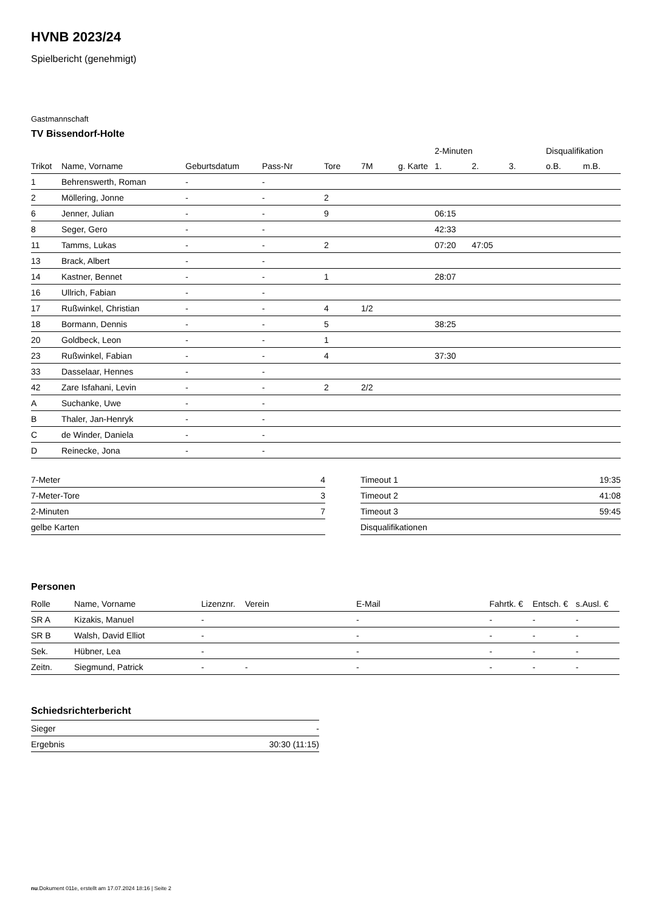HVNB 2023/24
Spielbericht (genehmigt)
Gastmannschaft
TV Bissendorf-Holte
| | | | | | | | 2-Minuten | | | Disqualifikation | |
| --- | --- | --- | --- | --- | --- | --- | --- | --- | --- | --- | --- |
| Trikot | Name, Vorname | Geburtsdatum | Pass-Nr | Tore | 7M | g. Karte | 1. | 2. | 3. | o.B. | m.B. |
| 1 | Behrenswerth, Roman | - | - | | | | | | | | |
| 2 | Möllering, Jonne | - | - | 2 | | | | | | | |
| 6 | Jenner, Julian | - | - | 9 | | | 06:15 | | | | |
| 8 | Seger, Gero | - | - | | | | 42:33 | | | | |
| 11 | Tamms, Lukas | - | - | 2 | | | 07:20 | 47:05 | | | |
| 13 | Brack, Albert | - | - | | | | | | | | |
| 14 | Kastner, Bennet | - | - | 1 | | | 28:07 | | | | |
| 16 | Ullrich, Fabian | - | - | | | | | | | | |
| 17 | Rußwinkel, Christian | - | - | 4 | 1/2 | | | | | | |
| 18 | Bormann, Dennis | - | - | 5 | | | 38:25 | | | | |
| 20 | Goldbeck, Leon | - | - | 1 | | | | | | | |
| 23 | Rußwinkel, Fabian | - | - | 4 | | | 37:30 | | | | |
| 33 | Dasselaar, Hennes | - | - | | | | | | | | |
| 42 | Zare Isfahani, Levin | - | - | 2 | 2/2 | | | | | | |
| A | Suchanke, Uwe | - | - | | | | | | | | |
| B | Thaler, Jan-Henryk | - | - | | | | | | | | |
| C | de Winder, Daniela | - | - | | | | | | | | |
| D | Reinecke, Jona | - | - | | | | | | | | |
| 7-Meter | 4 |
| 7-Meter-Tore | 3 |
| 2-Minuten | 7 |
| gelbe Karten | |
| Timeout 1 | 19:35 |
| Timeout 2 | 41:08 |
| Timeout 3 | 59:45 |
| Disqualifikationen | |
Personen
| Rolle | Name, Vorname | Lizenznr. | Verein | E-Mail | Fahrtk. € | Entsch. € | s.Ausl. € |
| --- | --- | --- | --- | --- | --- | --- | --- |
| SR A | Kizakis, Manuel | - | | - | - | - | - |
| SR B | Walsh, David Elliot | - | | - | - | - | - |
| Sek. | Hübner, Lea | - | | - | - | - | - |
| Zeitn. | Siegmund, Patrick | - | - | - | - | - | - |
Schiedsrichterbericht
| Sieger | - |
| Ergebnis | 30:30 (11:15) |
nu.Dokument 011e, erstellt am 17.07.2024 18:16 | Seite 2